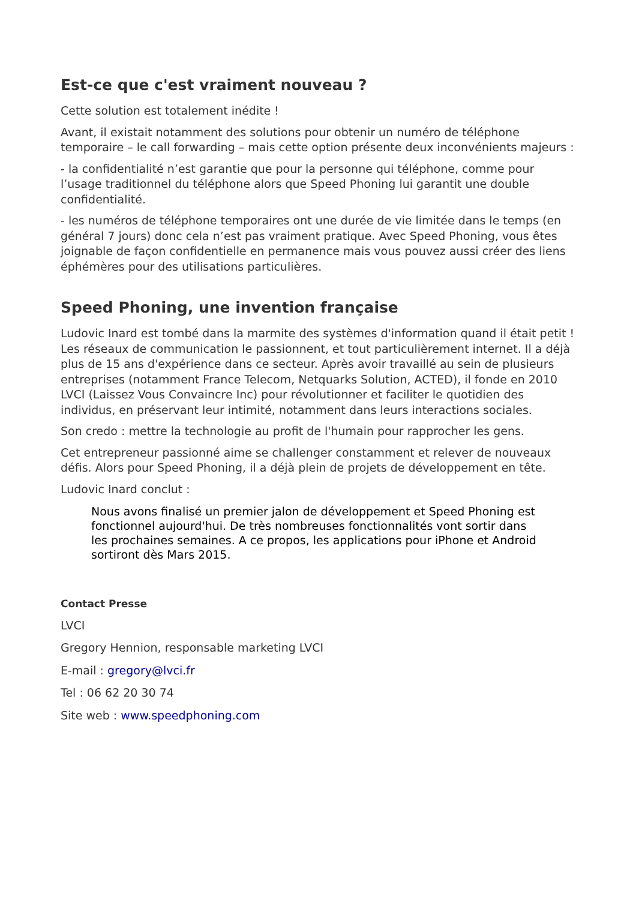Est-ce que c'est vraiment nouveau ?
Cette solution est totalement inédite !
Avant, il existait notamment des solutions pour obtenir un numéro de téléphone temporaire – le call forwarding – mais cette option présente deux inconvénients majeurs :
- la confidentialité n’est garantie que pour la personne qui téléphone, comme pour l’usage traditionnel du téléphone alors que Speed Phoning lui garantit une double confidentialité.
- les numéros de téléphone temporaires ont une durée de vie limitée dans le temps (en général 7 jours) donc cela n’est pas vraiment pratique. Avec Speed Phoning, vous êtes joignable de façon confidentielle en permanence mais vous pouvez aussi créer des liens éphémères pour des utilisations particulières.
Speed Phoning, une invention française
Ludovic Inard est tombé dans la marmite des systèmes d'information quand il était petit ! Les réseaux de communication le passionnent, et tout particulièrement internet. Il a déjà plus de 15 ans d'expérience dans ce secteur. Après avoir travaillé au sein de plusieurs entreprises (notamment France Telecom, Netquarks Solution, ACTED), il fonde en 2010 LVCI (Laissez Vous Convaincre Inc) pour révolutionner et faciliter le quotidien des individus, en préservant leur intimité, notamment dans leurs interactions sociales.
Son credo : mettre la technologie au profit de l'humain pour rapprocher les gens.
Cet entrepreneur passionné aime se challenger constamment et relever de nouveaux défis. Alors pour Speed Phoning, il a déjà plein de projets de développement en tête.
Ludovic Inard conclut :
Nous avons finalisé un premier jalon de développement et Speed Phoning est fonctionnel aujourd'hui. De très nombreuses fonctionnalités vont sortir dans les prochaines semaines. A ce propos, les applications pour iPhone et Android sortiront dès Mars 2015.
Contact Presse
LVCI
Gregory Hennion, responsable marketing LVCI
E-mail : gregory@lvci.fr
Tel : 06 62 20 30 74
Site web : www.speedphoning.com